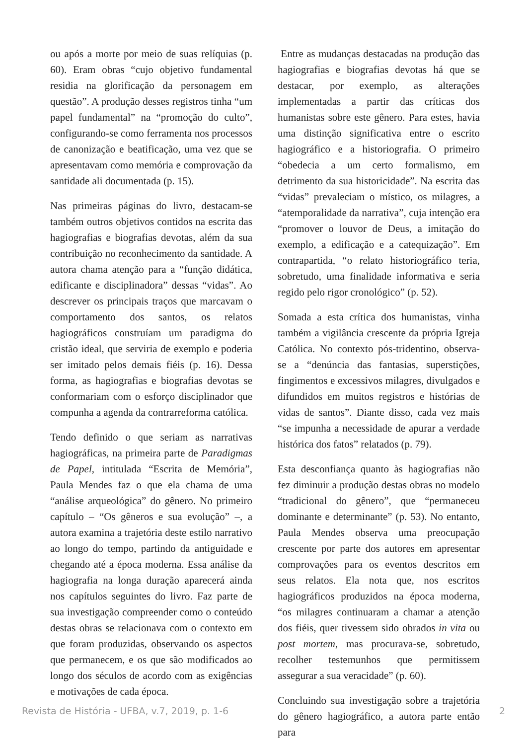ou após a morte por meio de suas relíquias (p. 60). Eram obras “cujo objetivo fundamental residia na glorificação da personagem em questão”. A produção desses registros tinha “um papel fundamental” na “promoção do culto”, configurando-se como ferramenta nos processos de canonização e beatificação, uma vez que se apresentavam como memória e comprovação da santidade ali documentada (p. 15).
Nas primeiras páginas do livro, destacam-se também outros objetivos contidos na escrita das hagiografias e biografias devotas, além da sua contribuição no reconhecimento da santidade. A autora chama atenção para a “função didática, edificante e disciplinadora” dessas “vidas”. Ao descrever os principais traços que marcavam o comportamento dos santos, os relatos hagiográficos construíam um paradigma do cristão ideal, que serviria de exemplo e poderia ser imitado pelos demais fiéis (p. 16). Dessa forma, as hagiografias e biografias devotas se conformariam com o esforço disciplinador que compunha a agenda da contrarreforma católica.
Tendo definido o que seriam as narrativas hagiográficas, na primeira parte de Paradigmas de Papel, intitulada “Escrita de Memória”, Paula Mendes faz o que ela chama de uma “análise arqueológica” do gênero. No primeiro capítulo – “Os gêneros e sua evolução” –, a autora examina a trajetória deste estilo narrativo ao longo do tempo, partindo da antiguidade e chegando até a época moderna. Essa análise da hagiografia na longa duração aparecerá ainda nos capítulos seguintes do livro. Faz parte de sua investigação compreender como o conteúdo destas obras se relacionava com o contexto em que foram produzidas, observando os aspectos que permanecem, e os que são modificados ao longo dos séculos de acordo com as exigências e motivações de cada época.
Entre as mudanças destacadas na produção das hagiografias e biografias devotas há que se destacar, por exemplo, as alterações implementadas a partir das críticas dos humanistas sobre este gênero. Para estes, havia uma distinção significativa entre o escrito hagiográfico e a historiografia. O primeiro “obedecia a um certo formalismo, em detrimento da sua historicidade”. Na escrita das “vidas” prevaleciam o místico, os milagres, a “atemporalidade da narrativa”, cuja intenção era “promover o louvor de Deus, a imitação do exemplo, a edificação e a catequização”. Em contrapartida, “o relato historiográfico teria, sobretudo, uma finalidade informativa e seria regido pelo rigor cronológico” (p. 52).
Somada a esta crítica dos humanistas, vinha também a vigilância crescente da própria Igreja Católica. No contexto pós-tridentino, observa-se a “denúncia das fantasias, superstições, fingimentos e excessivos milagres, divulgados e difundidos em muitos registros e histórias de vidas de santos”. Diante disso, cada vez mais “se impunha a necessidade de apurar a verdade histórica dos fatos” relatados (p. 79).
Esta desconfiança quanto às hagiografias não fez diminuir a produção destas obras no modelo “tradicional do gênero”, que “permaneceu dominante e determinante” (p. 53). No entanto, Paula Mendes observa uma preocupação crescente por parte dos autores em apresentar comprovações para os eventos descritos em seus relatos. Ela nota que, nos escritos hagiográficos produzidos na época moderna, “os milagres continuaram a chamar a atenção dos fiéis, quer tivessem sido obrados in vita ou post mortem, mas procurava-se, sobretudo, recolher testemunhos que permitissem assegurar a sua veracidade” (p. 60).
Concluindo sua investigação sobre a trajetória do gênero hagiográfico, a autora parte então para
Revista de História - UFBA, v.7, 2019, p. 1-6 2